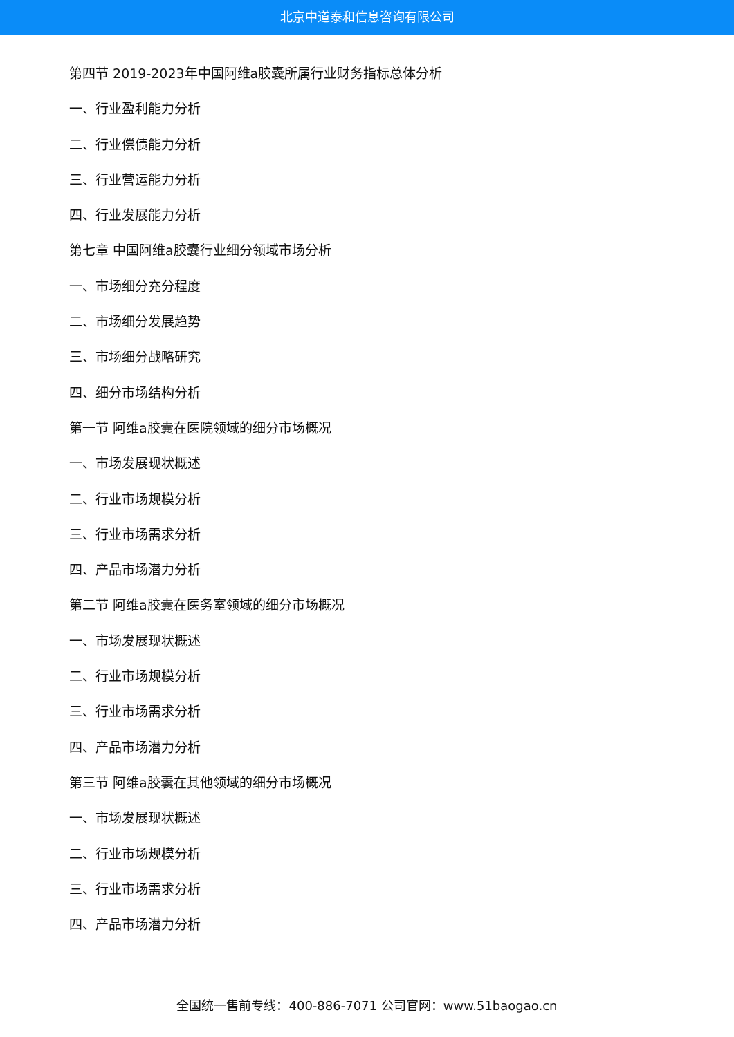北京中道泰和信息咨询有限公司
第四节 2019-2023年中国阿维a胶囊所属行业财务指标总体分析
一、行业盈利能力分析
二、行业偿债能力分析
三、行业营运能力分析
四、行业发展能力分析
第七章 中国阿维a胶囊行业细分领域市场分析
一、市场细分充分程度
二、市场细分发展趋势
三、市场细分战略研究
四、细分市场结构分析
第一节 阿维a胶囊在医院领域的细分市场概况
一、市场发展现状概述
二、行业市场规模分析
三、行业市场需求分析
四、产品市场潜力分析
第二节 阿维a胶囊在医务室领域的细分市场概况
一、市场发展现状概述
二、行业市场规模分析
三、行业市场需求分析
四、产品市场潜力分析
第三节 阿维a胶囊在其他领域的细分市场概况
一、市场发展现状概述
二、行业市场规模分析
三、行业市场需求分析
四、产品市场潜力分析
全国统一售前专线：400-886-7071 公司官网：www.51baogao.cn